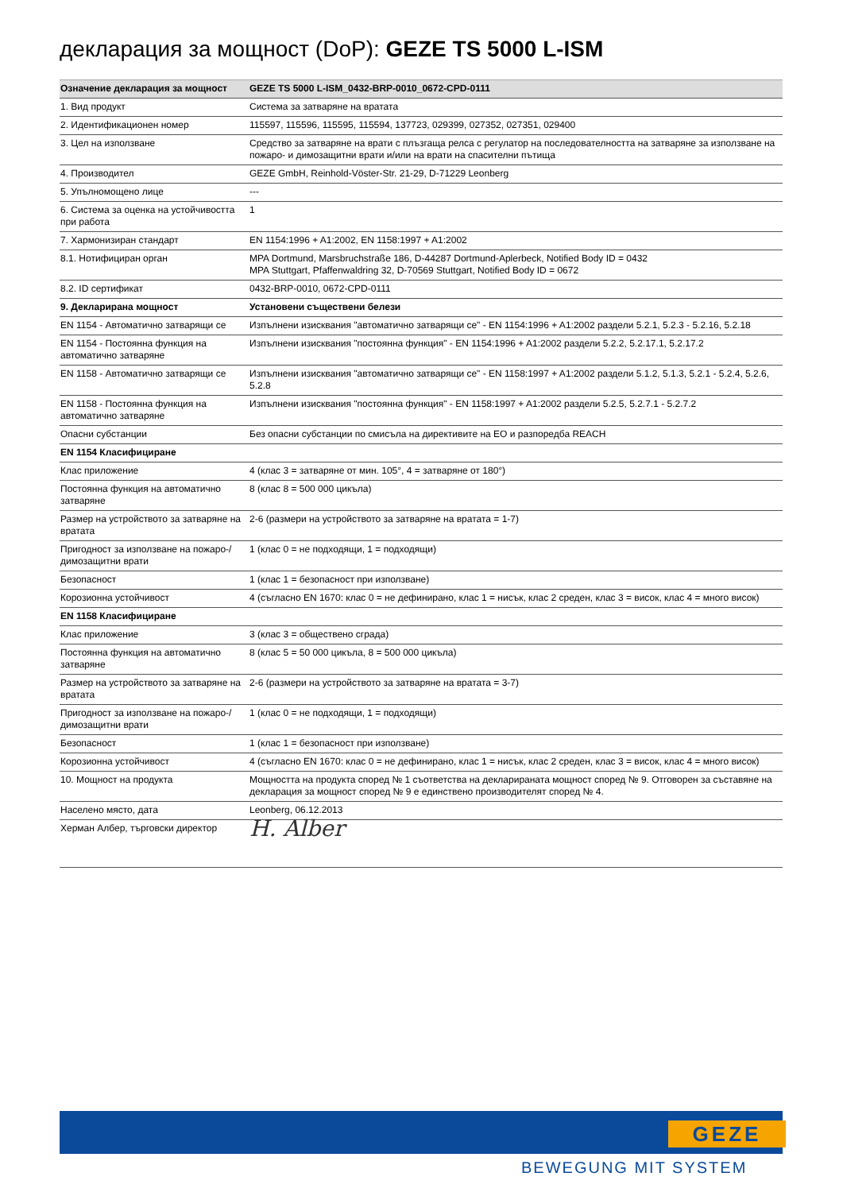декларация за мощност (DoP): GEZE TS 5000 L-ISM
| Означение декларация за мощност | GEZE TS 5000 L-ISM_0432-BRP-0010_0672-CPD-0111 |
| --- | --- |
| 1. Вид продукт | Система за затваряне на вратата |
| 2. Идентификационен номер | 115597, 115596, 115595, 115594, 137723, 029399, 027352, 027351, 029400 |
| 3. Цел на използване | Средство за затваряне на врати с плъзгаща релса с регулатор на последователността на затваряне за използване на пожаро- и димозащитни врати и/или на врати на спасителни пътища |
| 4. Производител | GEZE GmbH, Reinhold-Vöster-Str. 21-29, D-71229 Leonberg |
| 5. Упълномощено лице | --- |
| 6. Система за оценка на устойчивостта при работа | 1 |
| 7. Хармонизиран стандарт | EN 1154:1996 + A1:2002, EN 1158:1997 + A1:2002 |
| 8.1. Нотифициран орган | MPA Dortmund, Marsbruchstraße 186, D-44287 Dortmund-Aplerbeck, Notified Body ID = 0432 MPA Stuttgart, Pfaffenwaldring 32, D-70569 Stuttgart, Notified Body ID = 0672 |
| 8.2. ID сертификат | 0432-BRP-0010, 0672-CPD-0111 |
| 9. Декларирана мощност | Установени съществени белези |
| EN 1154 - Автоматично затварящи се | Изпълнени изисквания "автоматично затварящи се" - EN 1154:1996 + A1:2002 раздели 5.2.1, 5.2.3 - 5.2.16, 5.2.18 |
| EN 1154 - Постоянна функция на автоматично затваряне | Изпълнени изисквания "постоянна функция" - EN 1154:1996 + A1:2002 раздели 5.2.2, 5.2.17.1, 5.2.17.2 |
| EN 1158 - Автоматично затварящи се | Изпълнени изисквания "автоматично затварящи се" - EN 1158:1997 + A1:2002 раздели 5.1.2, 5.1.3, 5.2.1 - 5.2.4, 5.2.6, 5.2.8 |
| EN 1158 - Постоянна функция на автоматично затваряне | Изпълнени изисквания "постоянна функция" - EN 1158:1997 + A1:2002 раздели 5.2.5, 5.2.7.1 - 5.2.7.2 |
| Опасни субстанции | Без опасни субстанции по смисъла на директивите на ЕО и разпоредба REACH |
| EN 1154 Класифициране | |
| Клас приложение | 4 (клас 3 = затваряне от мин. 105°, 4 = затваряне от 180°) |
| Постоянна функция на автоматично затваряне | 8 (клас 8 = 500 000 цикъла) |
| Размер на устройството за затваряне на вратата | 2-6 (размери на устройството за затваряне на вратата = 1-7) |
| Пригодност за използване на пожаро-/ димозащитни врати | 1 (клас 0 = не подходящи, 1 = подходящи) |
| Безопасност | 1 (клас 1 = безопасност при използване) |
| Корозионна устойчивост | 4 (съгласно EN 1670: клас 0 = не дефинирано, клас 1 = нисък, клас 2 среден, клас 3 = висок, клас 4 = много висок) |
| EN 1158 Класифициране | |
| Клас приложение | 3 (клас 3 = обществено сграда) |
| Постоянна функция на автоматично затваряне | 8 (клас 5 = 50 000 цикъла, 8 = 500 000 цикъла) |
| Размер на устройството за затваряне на вратата | 2-6 (размери на устройството за затваряне на вратата = 3-7) |
| Пригодност за използване на пожаро-/ димозащитни врати | 1 (клас 0 = не подходящи, 1 = подходящи) |
| Безопасност | 1 (клас 1 = безопасност при използване) |
| Корозионна устойчивост | 4 (съгласно EN 1670: клас 0 = не дефинирано, клас 1 = нисък, клас 2 среден, клас 3 = висок, клас 4 = много висок) |
| 10. Мощност на продукта | Мощността на продукта според № 1 съответства на декларираната мощност според № 9. Отговорен за съставяне на декларация за мощност според № 9 е единствено производителят според № 4. |
| Населено място, дата | Leonberg, 06.12.2013 |
| Херман Албер, търговски директор | H. Alber |
GEZE
BEWEGUNG MIT SYSTEM